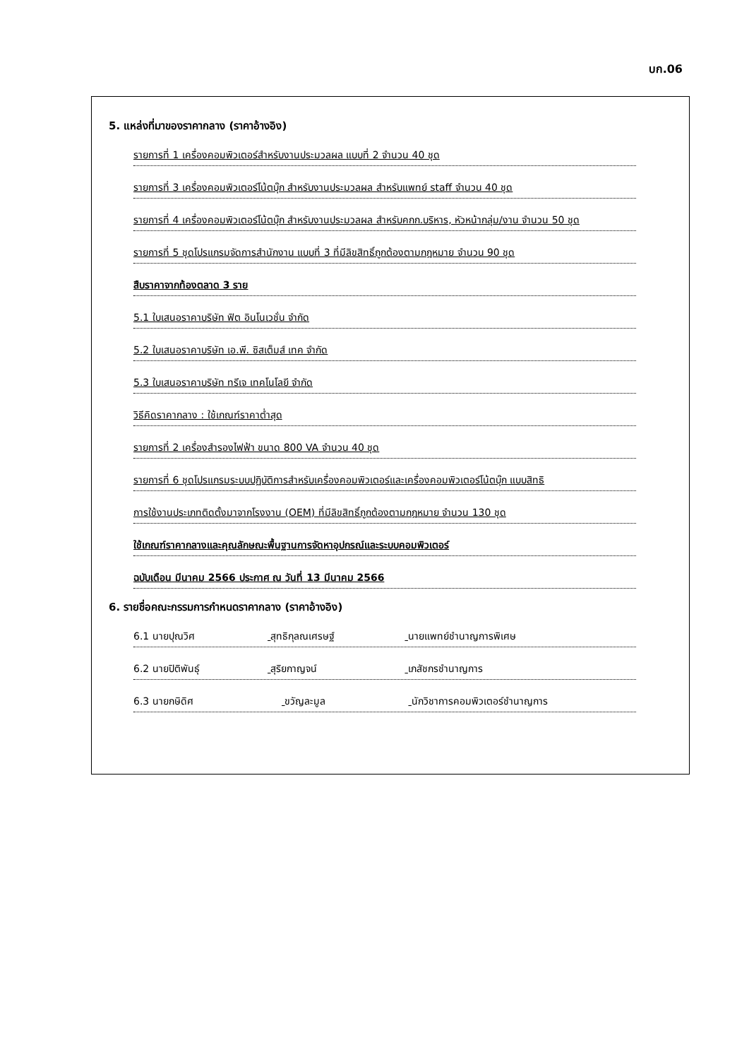บก.06
5. แหล่งที่มาของราคากลาง (ราคาอ้างอิง)
รายการที่ 1 เครื่องคอมพิวเตอร์สำหรับงานประมวลผล แบบที่ 2 จำนวน 40 ชุด
รายการที่ 3 เครื่องคอมพิวเตอร์โน้ตบุ๊ก สำหรับงานประมวลผล สำหรับแพทย์ staff จำนวน 40 ชุด
รายการที่ 4 เครื่องคอมพิวเตอร์โน้ตบุ๊ก สำหรับงานประมวลผล สำหรับคกก.บริหาร, หัวหน้ากลุ่ม/งาน จำนวน 50 ชุด
รายการที่ 5 ชุดโปรแกรมจัดการสำนักงาน แบบที่ 3 ที่มีลิขสิทธิ์ถูกต้องตามกฎหมาย จำนวน 90 ชุด
สืบราคาจากท้องตลาด 3 ราย
5.1 ใบเสนอราคาบริษัท ฟิต อินโนเวชั่น จำกัด
5.2 ใบเสนอราคาบริษัท เอ.พี. ซิสเต็มส์ เทค จำกัด
5.3 ใบเสนอราคาบริษัท ทรีเจ เทคโนโลยี จำกัด
วิธีคิดราคากลาง : ใช้เกณฑ์ราคาต่ำสุด
รายการที่ 2 เครื่องสำรองไฟฟ้า ขนาด 800 VA จำนวน 40 ชุด
รายการที่ 6 ชุดโปรแกรมระบบปฏิบัติการสำหรับเครื่องคอมพิวเตอร์และเครื่องคอมพิวเตอร์โน้ตบุ๊ก แบบสิทธิ
การใช้งานประเภทติดตั้งมาจากโรงงาน (OEM) ที่มีลิขสิทธิ์ถูกต้องตามกฎหมาย จำนวน 130 ชุด
ใช้เกณฑ์ราคากลางและคุณลักษณะพื้นฐานการจัดหาอุปกรณ์และระบบคอมพิวเตอร์
ฉบับเดือน มีนาคม 2566 ประกาศ ณ วันที่ 13 มีนาคม 2566
6. รายชื่อคณะกรรมการกำหนดราคากลาง (ราคาอ้างอิง)
6.1 นายปุณวิศ สุทธิกุลณเศรษฐ์ นายแพทย์ชำนาญการพิเศษ
6.2 นายปิติพันธุ์ สุริยกาญจน์ เภสัชกรชำนาญการ
6.3 นายกษิดิศ ขวัญละมูล นักวิชาการคอมพิวเตอร์ชำนาญการ